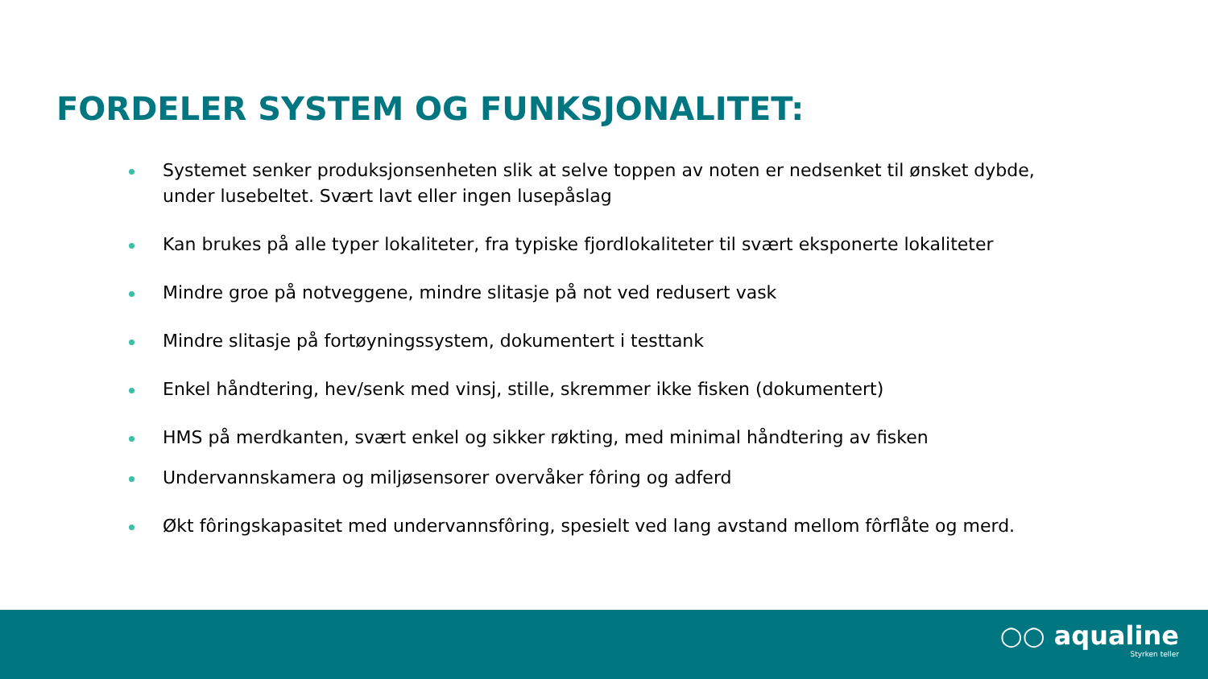FORDELER SYSTEM OG FUNKSJONALITET:
Systemet senker produksjonsenheten slik at selve toppen av noten er nedsenket til ønsket dybde, under lusebeltet. Svært lavt eller ingen lusepåslag
Kan brukes på alle typer lokaliteter, fra typiske fjordlokaliteter til svært eksponerte lokaliteter
Mindre groe på notveggene, mindre slitasje på not ved redusert vask
Mindre slitasje på fortøyningssystem, dokumentert i testtank
Enkel håndtering, hev/senk med vinsj, stille, skremmer ikke fisken (dokumentert)
HMS på merdkanten, svært enkel og sikker røkting, med minimal håndtering av fisken
Undervannskamera og miljøsensorer overvåker fôring og adferd
Økt fôringskapasitet med undervannsfôring, spesielt ved lang avstand mellom fôrflåte og merd.
○○ aqualine
Styrken teller